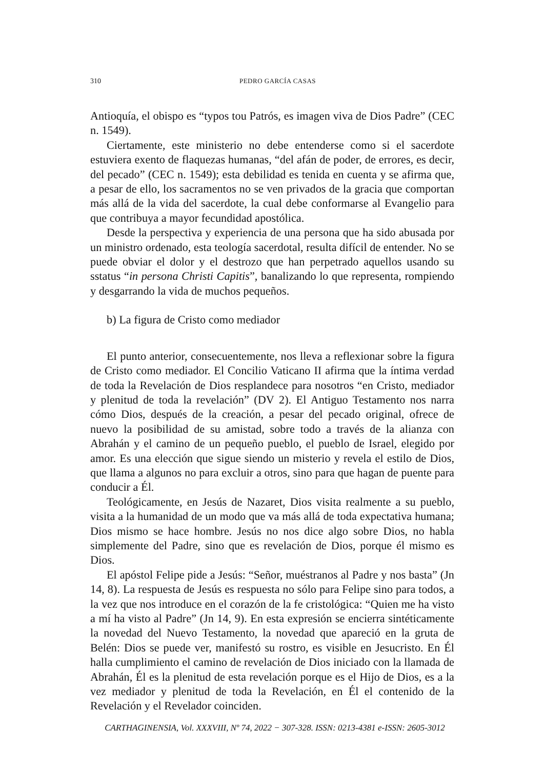310 PEDRO GARCÍA CASAS
Antioquía, el obispo es “typos tou Patrós, es imagen viva de Dios Padre” (CEC n. 1549).
Ciertamente, este ministerio no debe entenderse como si el sacerdote estuviera exento de flaquezas humanas, “del afán de poder, de errores, es decir, del pecado” (CEC n. 1549); esta debilidad es tenida en cuenta y se afirma que, a pesar de ello, los sacramentos no se ven privados de la gracia que comportan más allá de la vida del sacerdote, la cual debe conformarse al Evangelio para que contribuya a mayor fecundidad apostólica.
Desde la perspectiva y experiencia de una persona que ha sido abusada por un ministro ordenado, esta teología sacerdotal, resulta difícil de entender. No se puede obviar el dolor y el destrozo que han perpetrado aquellos usando su sstatus “in persona Christi Capitis”, banalizando lo que representa, rompiendo y desgarrando la vida de muchos pequeños.
b) La figura de Cristo como mediador
El punto anterior, consecuentemente, nos lleva a reflexionar sobre la figura de Cristo como mediador. El Concilio Vaticano II afirma que la íntima verdad de toda la Revelación de Dios resplandece para nosotros “en Cristo, mediador y plenitud de toda la revelación” (DV 2). El Antiguo Testamento nos narra cómo Dios, después de la creación, a pesar del pecado original, ofrece de nuevo la posibilidad de su amistad, sobre todo a través de la alianza con Abrahán y el camino de un pequeño pueblo, el pueblo de Israel, elegido por amor. Es una elección que sigue siendo un misterio y revela el estilo de Dios, que llama a algunos no para excluir a otros, sino para que hagan de puente para conducir a Él.
Teológicamente, en Jesús de Nazaret, Dios visita realmente a su pueblo, visita a la humanidad de un modo que va más allá de toda expectativa humana; Dios mismo se hace hombre. Jesús no nos dice algo sobre Dios, no habla simplemente del Padre, sino que es revelación de Dios, porque él mismo es Dios.
El apóstol Felipe pide a Jesús: “Señor, muéstranos al Padre y nos basta” (Jn 14, 8). La respuesta de Jesús es respuesta no sólo para Felipe sino para todos, a la vez que nos introduce en el corazón de la fe cristológica: “Quien me ha visto a mí ha visto al Padre” (Jn 14, 9). En esta expresión se encierra sintéticamente la novedad del Nuevo Testamento, la novedad que apareció en la gruta de Belén: Dios se puede ver, manifestó su rostro, es visible en Jesucristo. En Él halla cumplimiento el camino de revelación de Dios iniciado con la llamada de Abrahán, Él es la plenitud de esta revelación porque es el Hijo de Dios, es a la vez mediador y plenitud de toda la Revelación, en Él el contenido de la Revelación y el Revelador coinciden.
CARTHAGINENSIA, Vol. XXXVIII, Nº 74, 2022 − 307-328. ISSN: 0213-4381 e-ISSN: 2605-3012